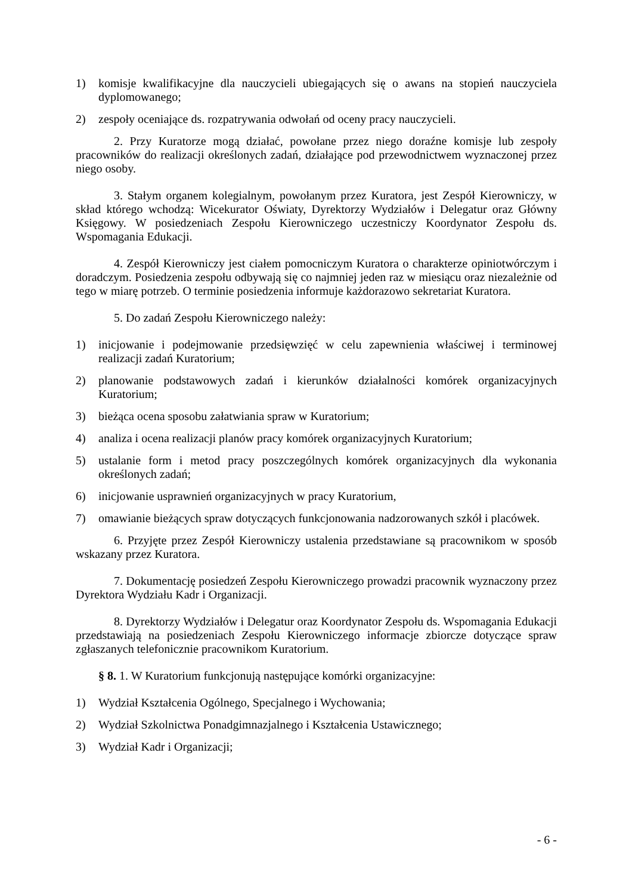1) komisje kwalifikacyjne dla nauczycieli ubiegających się o awans na stopień nauczyciela dyplomowanego;
2) zespoły oceniające ds. rozpatrywania odwołań od oceny pracy nauczycieli.
2. Przy Kuratorze mogą działać, powołane przez niego doraźne komisje lub zespoły pracowników do realizacji określonych zadań, działające pod przewodnictwem wyznaczonej przez niego osoby.
3. Stałym organem kolegialnym, powołanym przez Kuratora, jest Zespół Kierowniczy, w skład którego wchodzą: Wicekurator Oświaty, Dyrektorzy Wydziałów i Delegatur oraz Główny Księgowy. W posiedzeniach Zespołu Kierowniczego uczestniczy Koordynator Zespołu ds. Wspomagania Edukacji.
4. Zespół Kierowniczy jest ciałem pomocniczym Kuratora o charakterze opiniotwórczym i doradczym. Posiedzenia zespołu odbywają się co najmniej jeden raz w miesiącu oraz niezależnie od tego w miarę potrzeb. O terminie posiedzenia informuje każdorazowo sekretariat Kuratora.
5. Do zadań Zespołu Kierowniczego należy:
1) inicjowanie i podejmowanie przedsięwzięć w celu zapewnienia właściwej i terminowej realizacji zadań Kuratorium;
2) planowanie podstawowych zadań i kierunków działalności komórek organizacyjnych Kuratorium;
3) bieżąca ocena sposobu załatwiania spraw w Kuratorium;
4) analiza i ocena realizacji planów pracy komórek organizacyjnych Kuratorium;
5) ustalanie form i metod pracy poszczególnych komórek organizacyjnych dla wykonania określonych zadań;
6) inicjowanie usprawnień organizacyjnych w pracy Kuratorium,
7) omawianie bieżących spraw dotyczących funkcjonowania nadzorowanych szkół i placówek.
6. Przyjęte przez Zespół Kierowniczy ustalenia przedstawiane są pracownikom w sposób wskazany przez Kuratora.
7. Dokumentację posiedzeń Zespołu Kierowniczego prowadzi pracownik wyznaczony przez Dyrektora Wydziału Kadr i Organizacji.
8. Dyrektorzy Wydziałów i Delegatur oraz Koordynator Zespołu ds. Wspomagania Edukacji przedstawiają na posiedzeniach Zespołu Kierowniczego informacje zbiorcze dotyczące spraw zgłaszanych telefonicznie pracownikom Kuratorium.
§ 8. 1. W Kuratorium funkcjonują następujące komórki organizacyjne:
1) Wydział Kształcenia Ogólnego, Specjalnego i Wychowania;
2) Wydział Szkolnictwa Ponadgimnazjalnego i Kształcenia Ustawicznego;
3) Wydział Kadr i Organizacji;
- 6 -